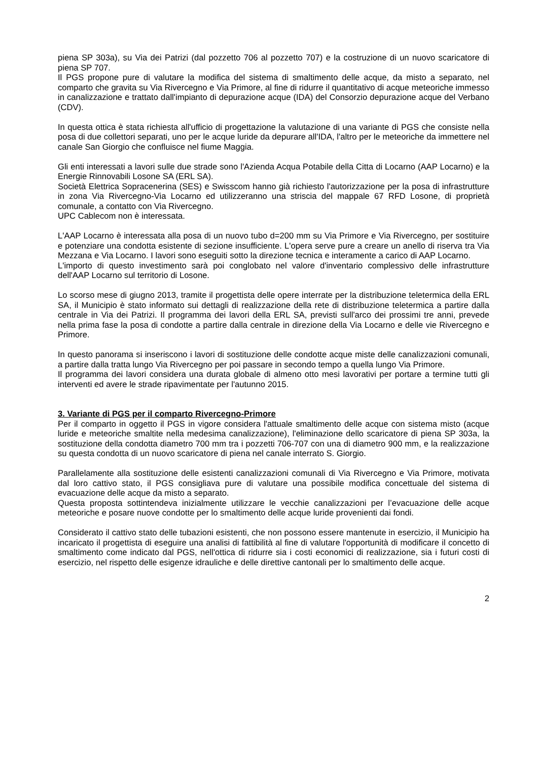piena SP 303a), su Via dei Patrizi (dal pozzetto 706 al pozzetto 707) e la costruzione di un nuovo scaricatore di piena SP 707.
Il PGS propone pure di valutare la modifica del sistema di smaltimento delle acque, da misto a separato, nel comparto che gravita su Via Rivercegno e Via Primore, al fine di ridurre il quantitativo di acque meteoriche immesso in canalizzazione e trattato dall'impianto di depurazione acque (IDA) del Consorzio depurazione acque del Verbano (CDV).
In questa ottica è stata richiesta all'ufficio di progettazione la valutazione di una variante di PGS che consiste nella posa di due collettori separati, uno per le acque luride da depurare all'IDA, l'altro per le meteoriche da immettere nel canale San Giorgio che confluisce nel fiume Maggia.
Gli enti interessati a lavori sulle due strade sono l'Azienda Acqua Potabile della Citta di Locarno (AAP Locarno) e la Energie Rinnovabili Losone SA (ERL SA).
Società Elettrica Sopracenerina (SES) e Swisscom hanno già richiesto l'autorizzazione per la posa di infrastrutture in zona Via Rivercegno-Via Locarno ed utilizzeranno una striscia del mappale 67 RFD Losone, di proprietà comunale, a contatto con Via Rivercegno.
UPC Cablecom non è interessata.
L'AAP Locarno è interessata alla posa di un nuovo tubo d=200 mm su Via Primore e Via Rivercegno, per sostituire e potenziare una condotta esistente di sezione insufficiente. L'opera serve pure a creare un anello di riserva tra Via Mezzana e Via Locarno. I lavori sono eseguiti sotto la direzione tecnica e interamente a carico di AAP Locarno.
L'importo di questo investimento sarà poi conglobato nel valore d'inventario complessivo delle infrastrutture dell'AAP Locarno sul territorio di Losone.
Lo scorso mese di giugno 2013, tramite il progettista delle opere interrate per la distribuzione teletermica della ERL SA, il Municipio è stato informato sui dettagli di realizzazione della rete di distribuzione teletermica a partire dalla centrale in Via dei Patrizi. Il programma dei lavori della ERL SA, previsti sull'arco dei prossimi tre anni, prevede nella prima fase la posa di condotte a partire dalla centrale in direzione della Via Locarno e delle vie Rivercegno e Primore.
In questo panorama si inseriscono i lavori di sostituzione delle condotte acque miste delle canalizzazioni comunali, a partire dalla tratta lungo Via Rivercegno per poi passare in secondo tempo a quella lungo Via Primore.
Il programma dei lavori considera una durata globale di almeno otto mesi lavorativi per portare a termine tutti gli interventi ed avere le strade ripavimentate per l'autunno 2015.
3. Variante di PGS per il comparto Rivercegno-Primore
Per il comparto in oggetto il PGS in vigore considera l'attuale smaltimento delle acque con sistema misto (acque luride e meteoriche smaltite nella medesima canalizzazione), l'eliminazione dello scaricatore di piena SP 303a, la sostituzione della condotta diametro 700 mm tra i pozzetti 706-707 con una di diametro 900 mm, e la realizzazione su questa condotta di un nuovo scaricatore di piena nel canale interrato S. Giorgio.
Parallelamente alla sostituzione delle esistenti canalizzazioni comunali di Via Rivercegno e Via Primore, motivata dal loro cattivo stato, il PGS consigliava pure di valutare una possibile modifica concettuale del sistema di evacuazione delle acque da misto a separato.
Questa proposta sottintendeva inizialmente utilizzare le vecchie canalizzazioni per l’evacuazione delle acque meteoriche e posare nuove condotte per lo smaltimento delle acque luride provenienti dai fondi.
Considerato il cattivo stato delle tubazioni esistenti, che non possono essere mantenute in esercizio, il Municipio ha incaricato il progettista di eseguire una analisi di fattibilità al fine di valutare l'opportunità di modificare il concetto di smaltimento come indicato dal PGS, nell'ottica di ridurre sia i costi economici di realizzazione, sia i futuri costi di esercizio, nel rispetto delle esigenze idrauliche e delle direttive cantonali per lo smaltimento delle acque.
2